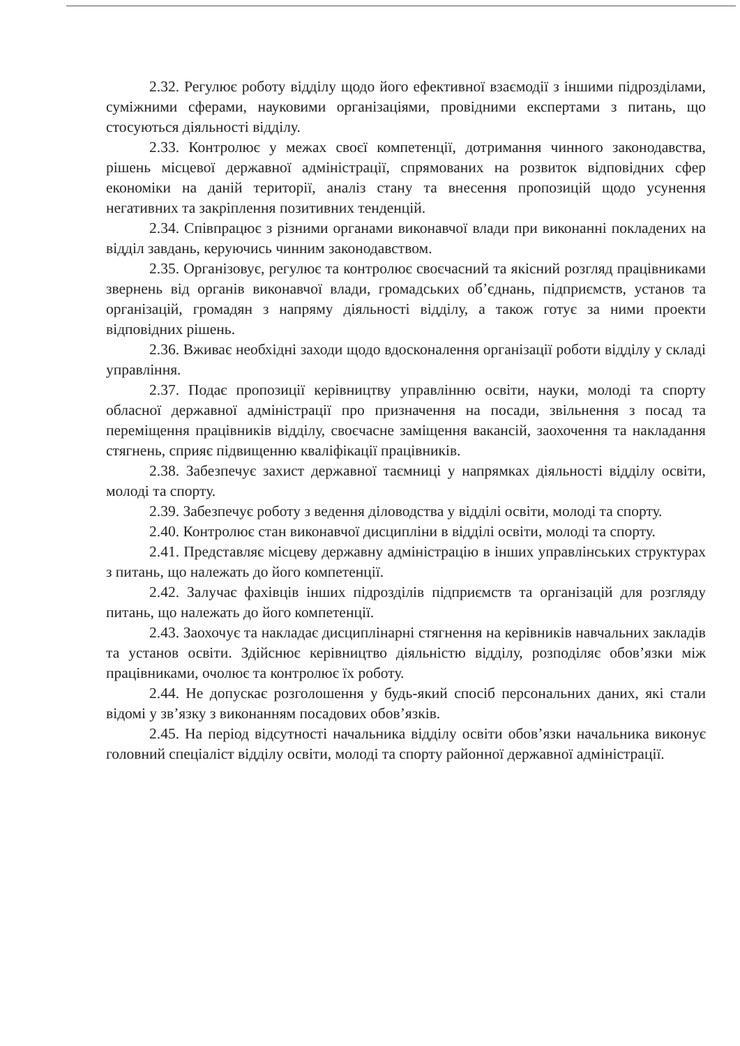2.32. Регулює роботу відділу щодо його ефективної взаємодії з іншими підрозділами, суміжними сферами, науковими організаціями, провідними експертами з питань, що стосуються діяльності відділу.
2.33. Контролює у межах своєї компетенції, дотримання чинного законодавства, рішень місцевої державної адміністрації, спрямованих на розвиток відповідних сфер економіки на даній території, аналіз стану та внесення пропозицій щодо усунення негативних та закріплення позитивних тенденцій.
2.34. Співпрацює з різними органами виконавчої влади при виконанні покладених на відділ завдань, керуючись чинним законодавством.
2.35. Організовує, регулює та контролює своєчасний та якісний розгляд працівниками звернень від органів виконавчої влади, громадських об’єднань, підприємств, установ та організацій, громадян з напряму діяльності відділу, а також готує за ними проекти відповідних рішень.
2.36. Вживає необхідні заходи щодо вдосконалення організації роботи відділу у складі управління.
2.37. Подає пропозиції керівництву управлінню освіти, науки, молоді та спорту обласної державної адміністрації про призначення на посади, звільнення з посад та переміщення працівників відділу, своєчасне заміщення вакансій, заохочення та накладання стягнень, сприяє підвищенню кваліфікації працівників.
2.38. Забезпечує захист державної таємниці у напрямках діяльності відділу освіти, молоді та спорту.
2.39. Забезпечує роботу з ведення діловодства у відділі освіти, молоді та спорту.
2.40. Контролює стан виконавчої дисципліни в відділі освіти, молоді та спорту.
2.41. Представляє місцеву державну адміністрацію в інших управлінських структурах з питань, що належать до його компетенції.
2.42. Залучає фахівців інших підрозділів підприємств та організацій для розгляду питань, що належать до його компетенції.
2.43. Заохочує та накладає дисциплінарні стягнення на керівників навчальних закладів та установ освіти. Здійснює керівництво діяльністю відділу, розподіляє обов’язки між працівниками, очолює та контролює їх роботу.
2.44. Не допускає розголошення у будь-який спосіб персональних даних, які стали відомі у зв’язку з виконанням посадових обов’язків.
2.45. На період відсутності начальника відділу освіти обов’язки начальника виконує головний спеціаліст відділу освіти, молоді та спорту районної державної адміністрації.